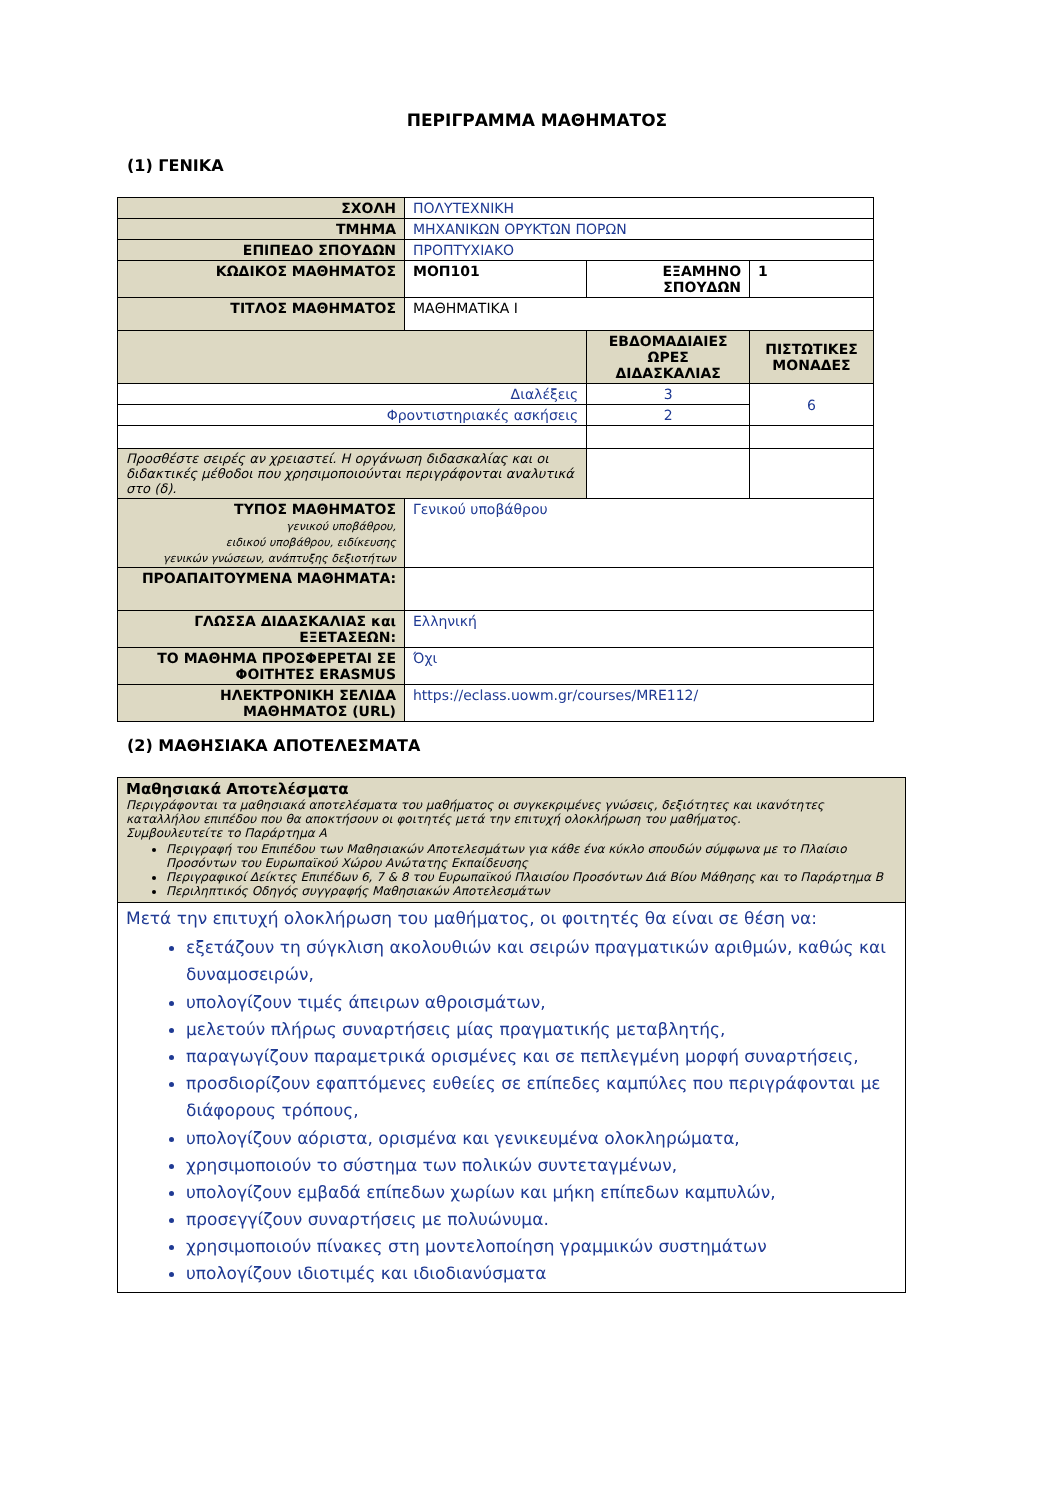ΠΕΡΙΓΡΑΜΜΑ ΜΑΘΗΜΑΤΟΣ
(1) ΓΕΝΙΚΑ
| ΣΧΟΛΗ | ΠΟΛΥΤΕΧΝΙΚΗ | | | |
| ΤΜΗΜΑ | ΜΗΧΑΝΙΚΩΝ ΟΡΥΚΤΩΝ ΠΟΡΩΝ | | | |
| ΕΠΙΠΕΔΟ ΣΠΟΥΔΩΝ | ΠΡΟΠΤΥΧΙΑΚΟ | | | |
| ΚΩΔΙΚΟΣ ΜΑΘΗΜΑΤΟΣ | ΜΟΠ101 | ΕΞΑΜΗΝΟ ΣΠΟΥΔΩΝ | | 1 |
| ΤΙΤΛΟΣ ΜΑΘΗΜΑΤΟΣ | ΜΑΘΗΜΑΤΙΚΑ Ι | | | |
| | | ΕΒΔΟΜΑΔΙΑΙΕΣ ΩΡΕΣ ΔΙΔΑΣΚΑΛΙΑΣ | ΠΙΣΤΩΤΙΚΕΣ ΜΟΝΑΔΕΣ | |
| Διαλέξεις | | 3 | 6 | |
| Φροντιστηριακές ασκήσεις | | 2 | | |
| Προσθέστε σειρές αν χρειαστεί. Η οργάνωση διδασκαλίας και οι διδακτικές μέθοδοι που χρησιμοποιούνται περιγράφονται αναλυτικά στο (δ). | | | | |
| ΤΥΠΟΣ ΜΑΘΗΜΑΤΟΣ γενικού υποβάθρου, ειδικού υποβάθρου, ειδίκευσης γενικών γνώσεων, ανάπτυξης δεξιοτήτων | Γενικού υποβάθρου | | | |
| ΠΡΟΑΠΑΙΤΟΥΜΕΝΑ ΜΑΘΗΜΑΤΑ: | | | | |
| ΓΛΩΣΣΑ ΔΙΔΑΣΚΑΛΙΑΣ και ΕΞΕΤΑΣΕΩΝ: | Ελληνική | | | |
| ΤΟ ΜΑΘΗΜΑ ΠΡΟΣΦΕΡΕΤΑΙ ΣΕ ΦΟΙΤΗΤΕΣ ERASMUS | Όχι | | | |
| ΗΛΕΚΤΡΟΝΙΚΗ ΣΕΛΙΔΑ ΜΑΘΗΜΑΤΟΣ (URL) | https://eclass.uowm.gr/courses/MRE112/ | | | |
(2) ΜΑΘΗΣΙΑΚΑ ΑΠΟΤΕΛΕΣΜΑΤΑ
| Μαθησιακά Αποτελέσματα Περιγράφονται τα μαθησιακά αποτελέσματα του μαθήματος οι συγκεκριμένες γνώσεις, δεξιότητες και ικανότητες καταλλήλου επιπέδου που θα αποκτήσουν οι φοιτητές μετά την επιτυχή ολοκλήρωση του μαθήματος. Συμβουλευτείτε το Παράρτημα Α Περιγραφή του Επιπέδου των Μαθησιακών Αποτελεσμάτων για κάθε ένα κύκλο σπουδών σύμφωνα με το Πλαίσιο Προσόντων του Ευρωπαϊκού Χώρου Ανώτατης Εκπαίδευσης Περιγραφικοί Δείκτες Επιπέδων 6, 7 & 8 του Ευρωπαϊκού Πλαισίου Προσόντων Διά Βίου Μάθησης και το Παράρτημα Β Περιληπτικός Οδηγός συγγραφής Μαθησιακών Αποτελεσμάτων |
| Μετά την επιτυχή ολοκλήρωση του μαθήματος, οι φοιτητές θα είναι σε θέση να: εξετάζουν τη σύγκλιση ακολουθιών και σειρών πραγματικών αριθμών, καθώς και δυναμοσειρών, υπολογίζουν τιμές άπειρων αθροισμάτων, μελετούν πλήρως συναρτήσεις μίας πραγματικής μεταβλητής, παραγωγίζουν παραμετρικά ορισμένες και σε πεπλεγμένη μορφή συναρτήσεις, προσδιορίζουν εφαπτόμενες ευθείες σε επίπεδες καμπύλες που περιγράφονται με διάφορους τρόπους, υπολογίζουν αόριστα, ορισμένα και γενικευμένα ολοκληρώματα, χρησιμοποιούν το σύστημα των πολικών συντεταγμένων, υπολογίζουν εμβαδά επίπεδων χωρίων και μήκη επίπεδων καμπυλών, προσεγγίζουν συναρτήσεις με πολυώνυμα. χρησιμοποιούν πίνακες στη μοντελοποίηση γραμμικών συστημάτων υπολογίζουν ιδιοτιμές και ιδιοδιανύσματα |